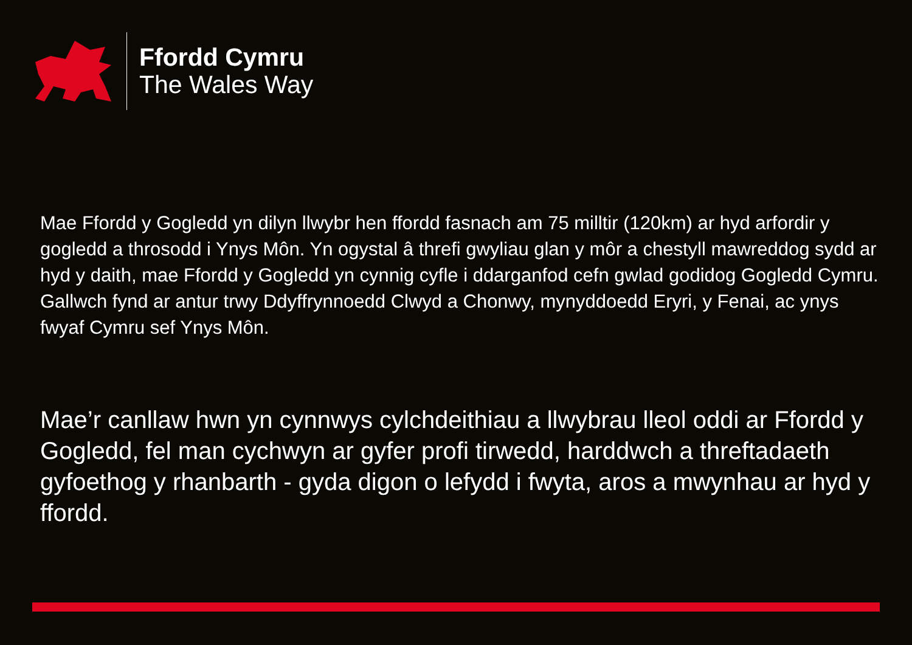Ffordd Cymru
The Wales Way
Mae Ffordd y Gogledd yn dilyn llwybr hen ffordd fasnach am 75 milltir (120km) ar hyd arfordir y gogledd a throsodd i Ynys Môn. Yn ogystal â threfi gwyliau glan y môr a chestyll mawreddog sydd ar hyd y daith, mae Ffordd y Gogledd yn cynnig cyfle i ddarganfod cefn gwlad godidog Gogledd Cymru. Gallwch fynd ar antur trwy Ddyffrynnoedd Clwyd a Chonwy, mynyddoedd Eryri, y Fenai, ac ynys fwyaf Cymru sef Ynys Môn.
Mae’r canllaw hwn yn cynnwys cylchdeithiau a llwybrau lleol oddi ar Ffordd y Gogledd, fel man cychwyn ar gyfer profi tirwedd, harddwch a threftadaeth gyfoethog y rhanbarth - gyda digon o lefydd i fwyta, aros a mwynhau ar hyd y ffordd.